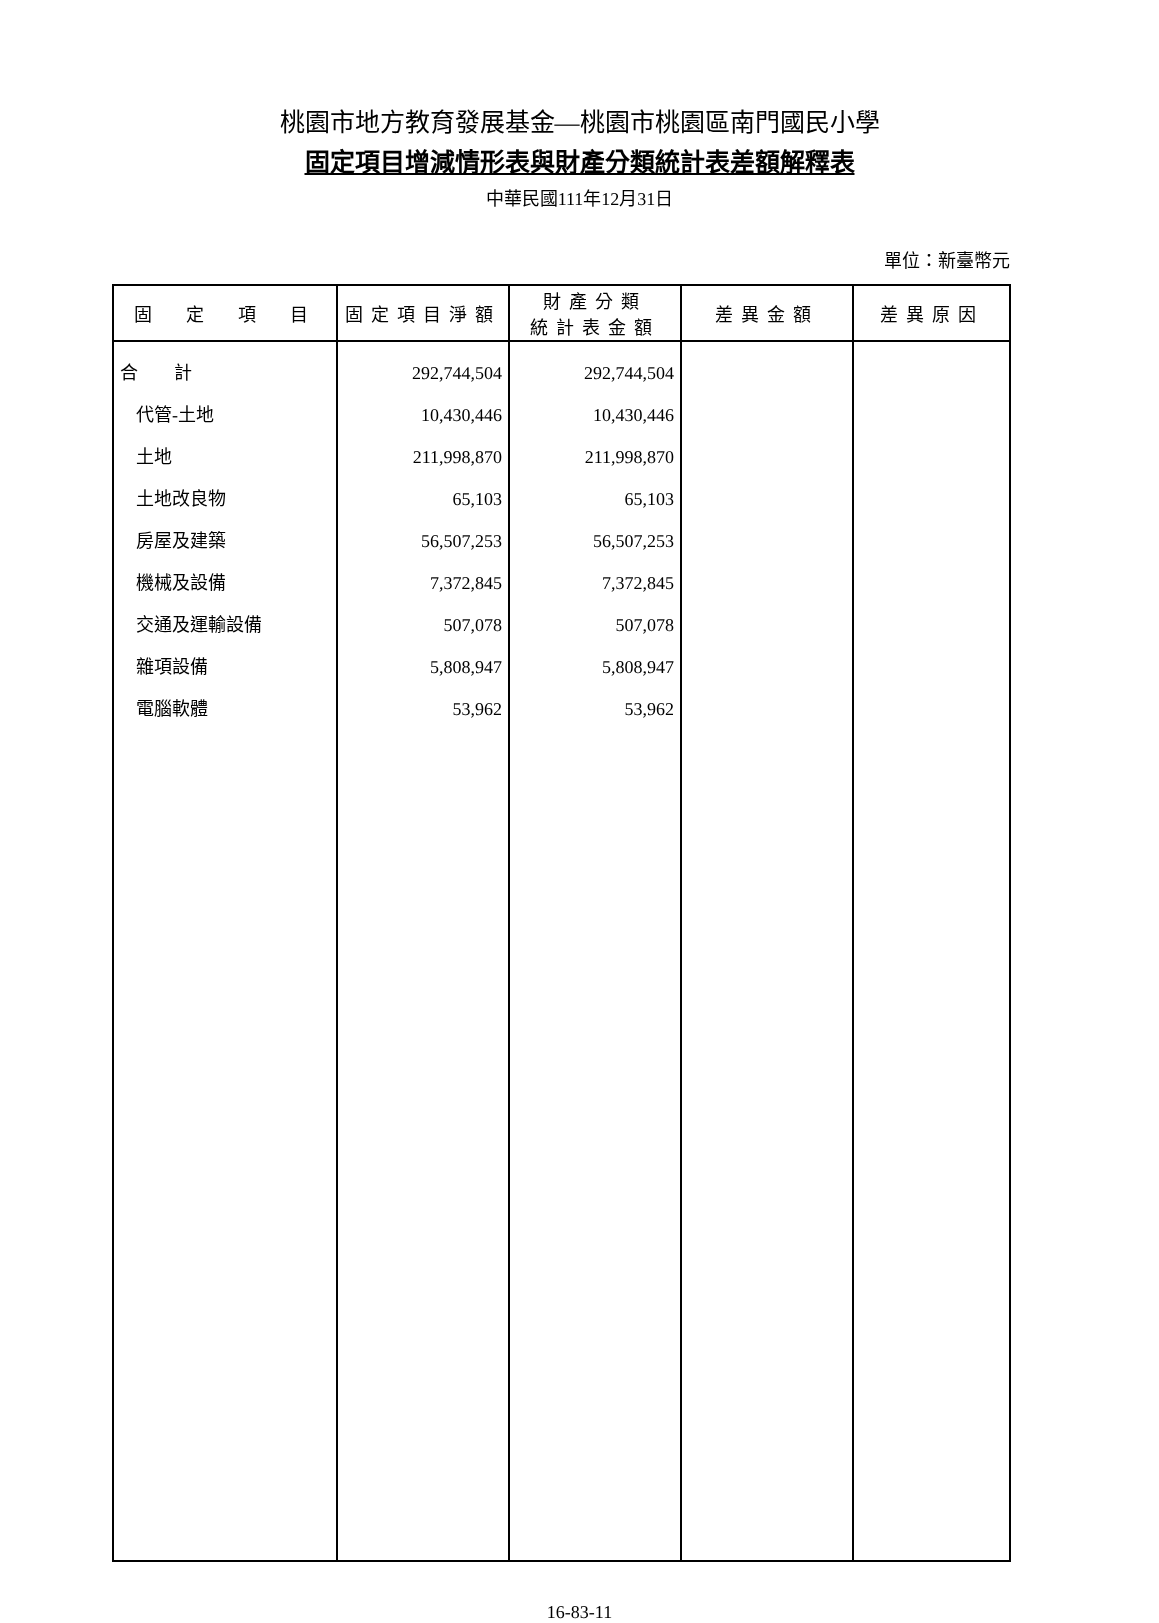桃園市地方教育發展基金—桃園市桃園區南門國民小學
固定項目增減情形表與財產分類統計表差額解釋表
中華民國111年12月31日
單位：新臺幣元
| 固 定 項 目 | 固定項目淨額 | 財產分類 統計表金額 | 差異金額 | 差異原因 |
| --- | --- | --- | --- | --- |
| 合 計 | 292,744,504 | 292,744,504 | | |
| 代管-土地 | 10,430,446 | 10,430,446 | | |
| 土地 | 211,998,870 | 211,998,870 | | |
| 土地改良物 | 65,103 | 65,103 | | |
| 房屋及建築 | 56,507,253 | 56,507,253 | | |
| 機械及設備 | 7,372,845 | 7,372,845 | | |
| 交通及運輸設備 | 507,078 | 507,078 | | |
| 雜項設備 | 5,808,947 | 5,808,947 | | |
| 電腦軟體 | 53,962 | 53,962 | | |
16-83-11